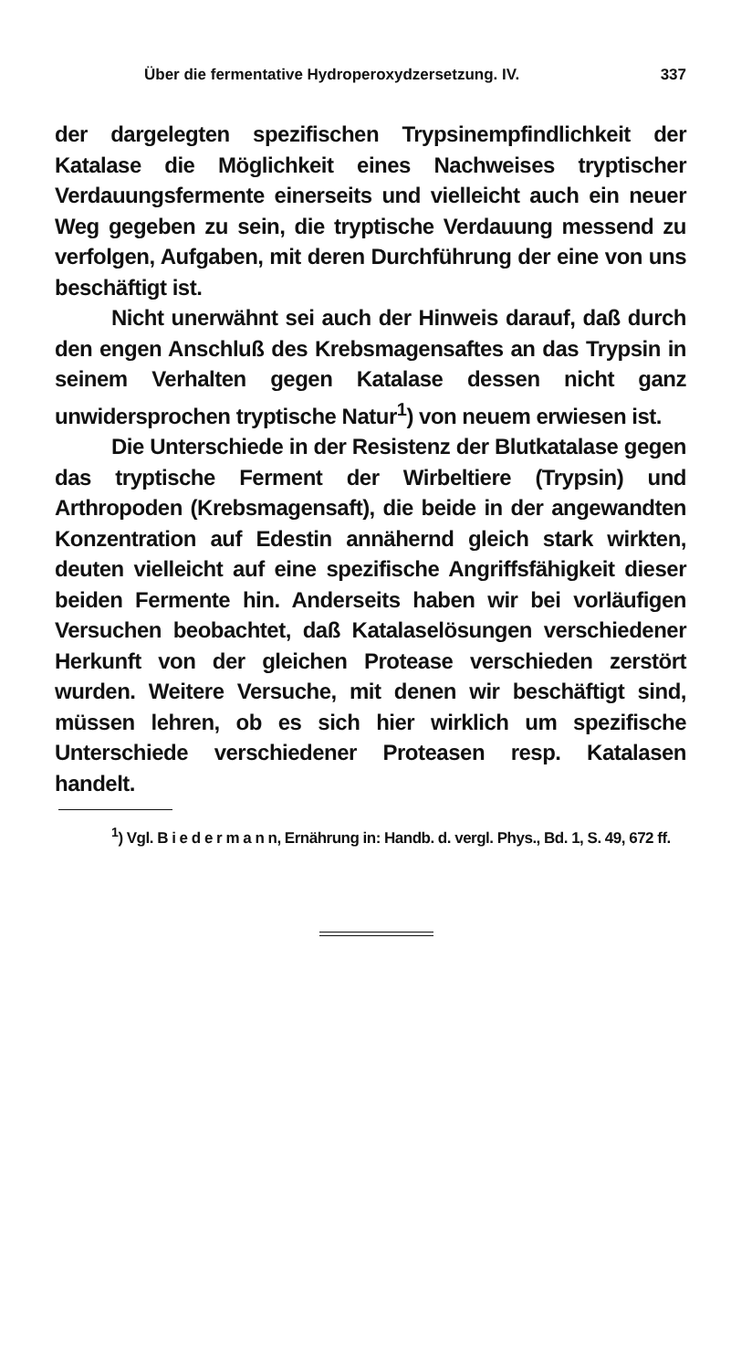Über die fermentative Hydroperoxydzersetzung. IV. 337
der dargelegten spezifischen Trypsinempfindlichkeit der Katalase die Möglichkeit eines Nachweises tryptischer Verdauungsfermente einerseits und vielleicht auch ein neuer Weg gegeben zu sein, die tryptische Verdauung messend zu verfolgen, Aufgaben, mit deren Durchführung der eine von uns beschäftigt ist.
Nicht unerwähnt sei auch der Hinweis darauf, daß durch den engen Anschluß des Krebsmagensaftes an das Trypsin in seinem Verhalten gegen Katalase dessen nicht ganz unwidersprochen tryptische Natur<sup>1</sup>) von neuem erwiesen ist.
Die Unterschiede in der Resistenz der Blutkatalase gegen das tryptische Ferment der Wirbeltiere (Trypsin) und Arthropoden (Krebsmagensaft), die beide in der angewandten Konzentration auf Edestin annähernd gleich stark wirkten, deuten vielleicht auf eine spezifische Angriffsfähigkeit dieser beiden Fermente hin. Anderseits haben wir bei vorläufigen Versuchen beobachtet, daß Katalaselösungen verschiedener Herkunft von der gleichen Protease verschieden zerstört wurden. Weitere Versuche, mit denen wir beschäftigt sind, müssen lehren, ob es sich hier wirklich um spezifische Unterschiede verschiedener Proteasen resp. Katalasen handelt.
<sup>1</sup>) Vgl. B i e d e r m a n n, Ernährung in: Handb. d. vergl. Phys., Bd. 1, S. 49, 672 ff.